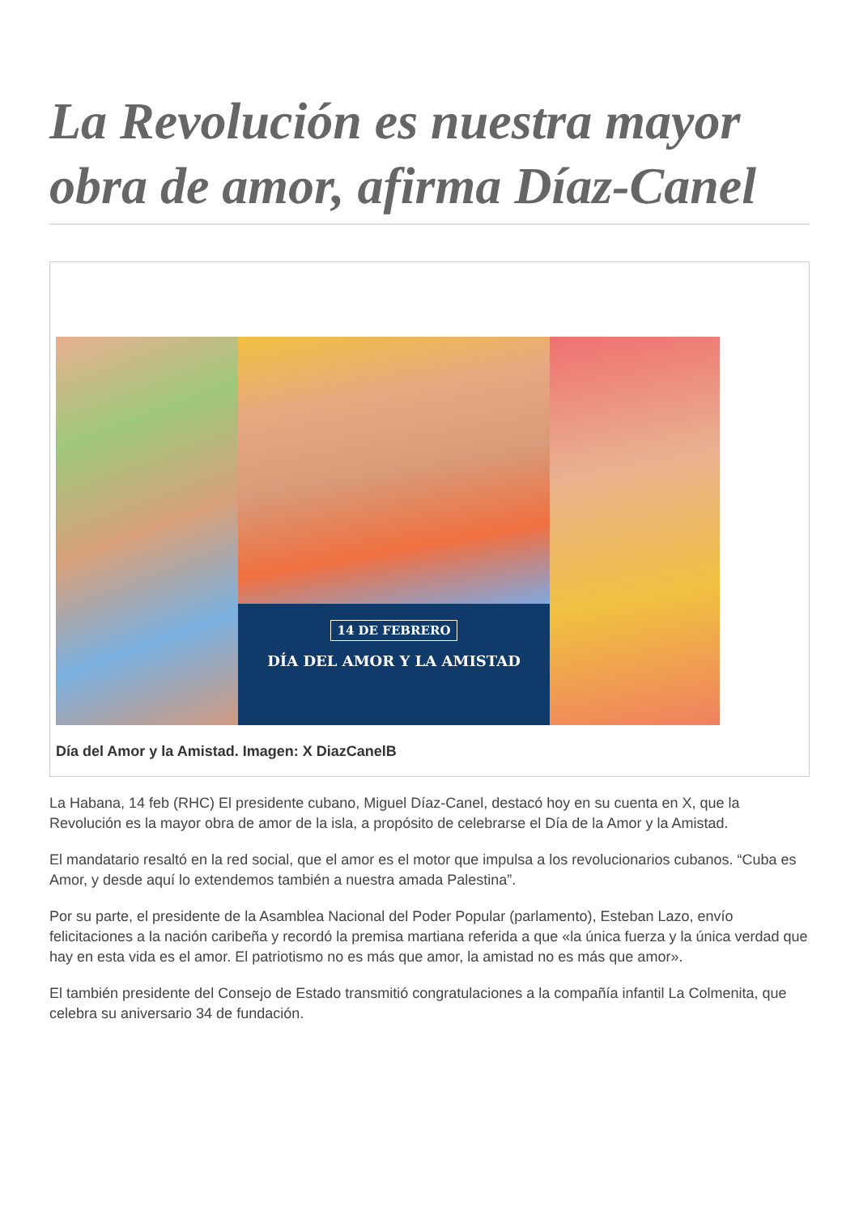La Revolución es nuestra mayor obra de amor, afirma Díaz-Canel
14 DE FEBRERO
DÍA DEL AMOR Y LA AMISTAD
Día del Amor y la Amistad. Imagen: X DiazCanelB
La Habana, 14 feb (RHC) El presidente cubano, Miguel Díaz-Canel, destacó hoy en su cuenta en X, que la Revolución es la mayor obra de amor de la isla, a propósito de celebrarse el Día de la Amor y la Amistad.
El mandatario resaltó en la red social, que el amor es el motor que impulsa a los revolucionarios cubanos. “Cuba es Amor, y desde aquí lo extendemos también a nuestra amada Palestina”.
Por su parte, el presidente de la Asamblea Nacional del Poder Popular (parlamento), Esteban Lazo, envío felicitaciones a la nación caribeña y recordó la premisa martiana referida a que «la única fuerza y la única verdad que hay en esta vida es el amor. El patriotismo no es más que amor, la amistad no es más que amor».
El también presidente del Consejo de Estado transmitió congratulaciones a la compañía infantil La Colmenita, que celebra su aniversario 34 de fundación.